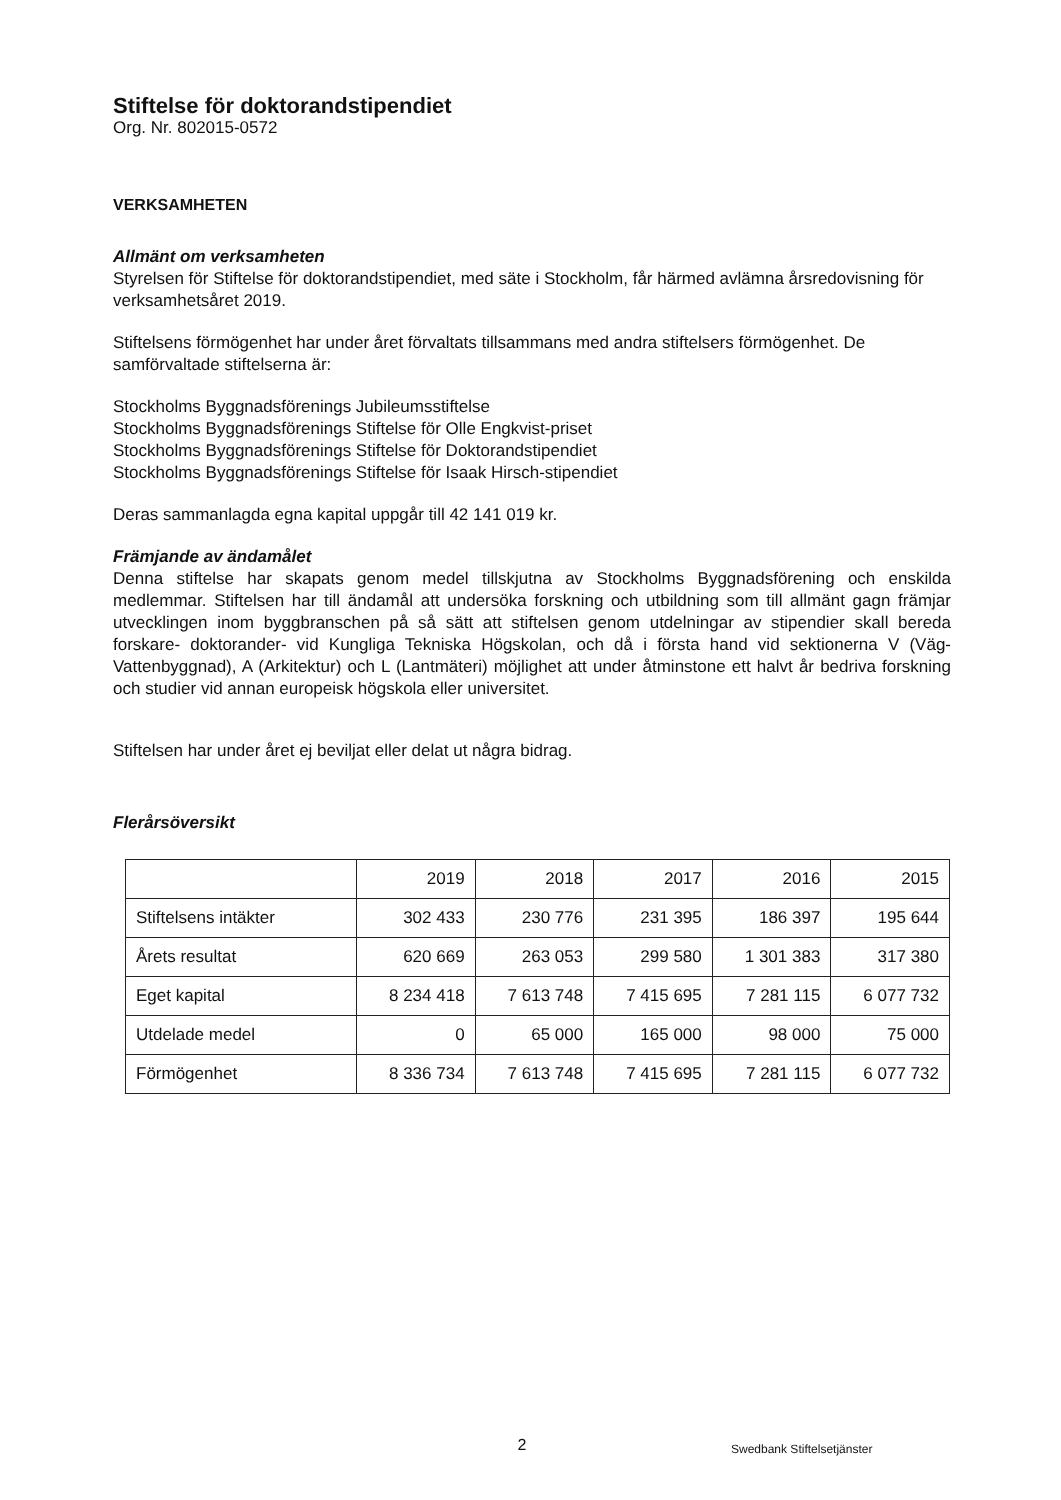Stiftelse för doktorandstipendiet
Org. Nr. 802015-0572
VERKSAMHETEN
Allmänt om verksamheten
Styrelsen för Stiftelse för doktorandstipendiet, med säte i Stockholm, får härmed avlämna årsredovisning för verksamhetsåret 2019.
Stiftelsens förmögenhet har under året förvaltats tillsammans med andra stiftelsers förmögenhet. De samförvaltade stiftelserna är:
Stockholms Byggnadsförenings Jubileumsstiftelse
Stockholms Byggnadsförenings Stiftelse för Olle Engkvist-priset
Stockholms Byggnadsförenings Stiftelse för Doktorandstipendiet
Stockholms Byggnadsförenings Stiftelse för Isaak Hirsch-stipendiet
Deras sammanlagda egna kapital uppgår till 42 141 019 kr.
Främjande av ändamålet
Denna stiftelse har skapats genom medel tillskjutna av Stockholms Byggnadsförening och enskilda medlemmar. Stiftelsen har till ändamål att undersöka forskning och utbildning som till allmänt gagn främjar utvecklingen inom byggbranschen på så sätt att stiftelsen genom utdelningar av stipendier skall bereda forskare- doktorander- vid Kungliga Tekniska Högskolan, och då i första hand vid sektionerna V (Väg- Vattenbyggnad), A (Arkitektur) och L (Lantmäteri) möjlighet att under åtminstone ett halvt år bedriva forskning och studier vid annan europeisk högskola eller universitet.
Stiftelsen har under året ej beviljat eller delat ut några bidrag.
Flerårsöversikt
| | 2019 | 2018 | 2017 | 2016 | 2015 |
| --- | --- | --- | --- | --- | --- |
| Stiftelsens intäkter | 302 433 | 230 776 | 231 395 | 186 397 | 195 644 |
| Årets resultat | 620 669 | 263 053 | 299 580 | 1 301 383 | 317 380 |
| Eget kapital | 8 234 418 | 7 613 748 | 7 415 695 | 7 281 115 | 6 077 732 |
| Utdelade medel | 0 | 65 000 | 165 000 | 98 000 | 75 000 |
| Förmögenhet | 8 336 734 | 7 613 748 | 7 415 695 | 7 281 115 | 6 077 732 |
2
Swedbank Stiftelsetjänster